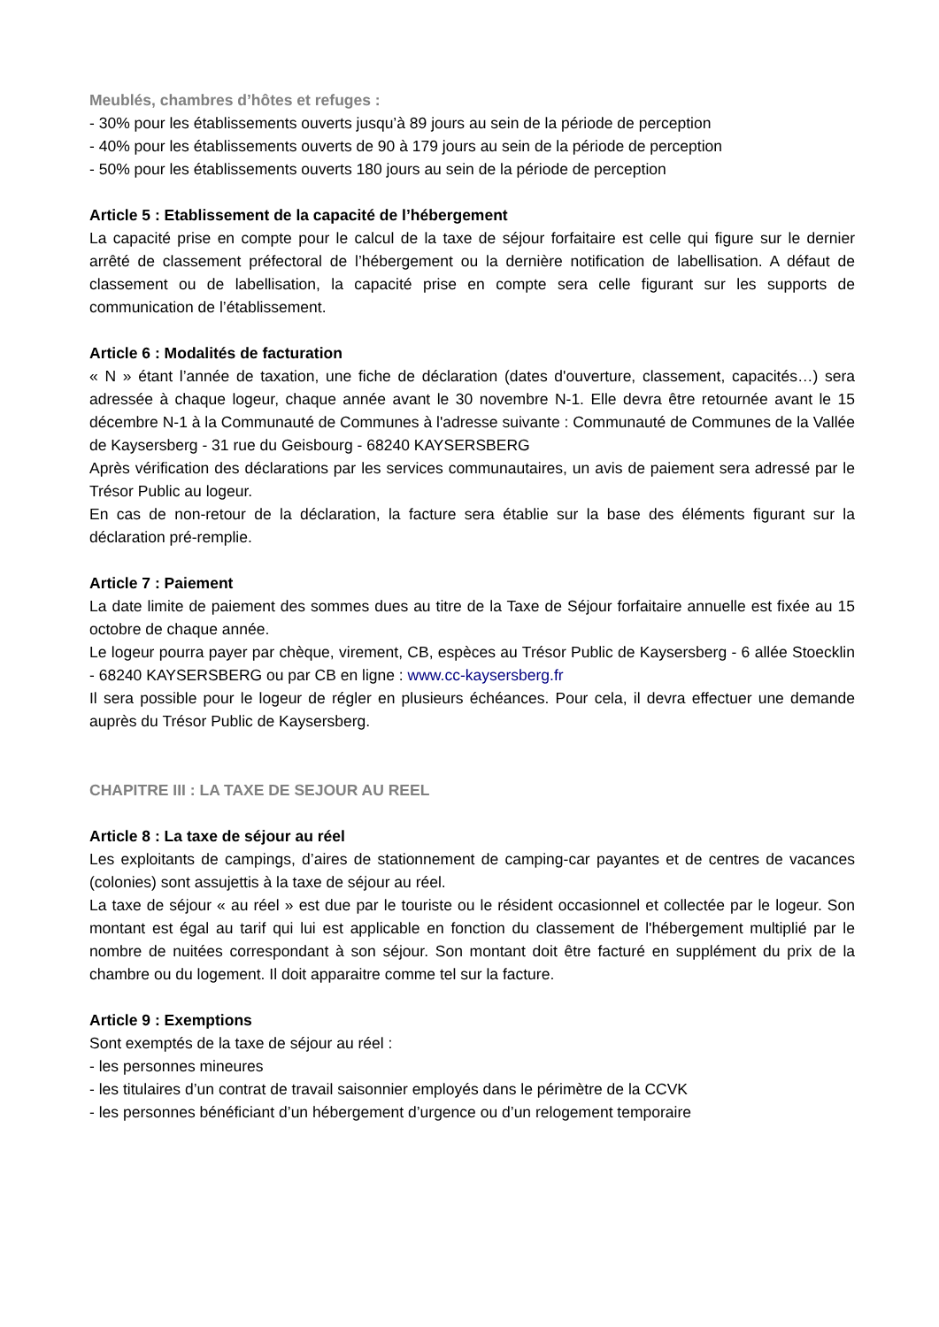Meublés, chambres d’hôtes et refuges :
- 30% pour les établissements ouverts jusqu’à 89 jours au sein de la période de perception
- 40% pour les établissements ouverts de 90 à 179 jours au sein de la période de perception
- 50% pour les établissements ouverts 180 jours au sein de la période de perception
Article 5 : Etablissement de la capacité de l’hébergement
La capacité prise en compte pour le calcul de la taxe de séjour forfaitaire est celle qui figure sur le dernier arrêté de classement préfectoral de l’hébergement ou la dernière notification de labellisation. A défaut de classement ou de labellisation, la capacité prise en compte sera celle figurant sur les supports de communication de l’établissement.
Article 6 : Modalités de facturation
« N » étant l’année de taxation, une fiche de déclaration (dates d'ouverture, classement, capacités…) sera adressée à chaque logeur, chaque année avant le 30 novembre N-1. Elle devra être retournée avant le 15 décembre N-1 à la Communauté de Communes à l'adresse suivante : Communauté de Communes de la Vallée de Kaysersberg - 31 rue du Geisbourg - 68240 KAYSERSBERG
Après vérification des déclarations par les services communautaires, un avis de paiement sera adressé par le Trésor Public au logeur.
En cas de non-retour de la déclaration, la facture sera établie sur la base des éléments figurant sur la déclaration pré-remplie.
Article 7 : Paiement
La date limite de paiement des sommes dues au titre de la Taxe de Séjour forfaitaire annuelle est fixée au 15 octobre de chaque année.
Le logeur pourra payer par chèque, virement, CB, espèces au Trésor Public de Kaysersberg - 6 allée Stoecklin - 68240 KAYSERSBERG ou par CB en ligne : www.cc-kaysersberg.fr
Il sera possible pour le logeur de régler en plusieurs échéances. Pour cela, il devra effectuer une demande auprès du Trésor Public de Kaysersberg.
CHAPITRE III : LA TAXE DE SEJOUR AU REEL
Article 8 : La taxe de séjour au réel
Les exploitants de campings, d’aires de stationnement de camping-car payantes et de centres de vacances (colonies) sont assujettis à la taxe de séjour au réel.
La taxe de séjour « au réel » est due par le touriste ou le résident occasionnel et collectée par le logeur. Son montant est égal au tarif qui lui est applicable en fonction du classement de l'hébergement multiplié par le nombre de nuitées correspondant à son séjour. Son montant doit être facturé en supplément du prix de la chambre ou du logement. Il doit apparaitre comme tel sur la facture.
Article 9 : Exemptions
Sont exemptés de la taxe de séjour au réel :
- les personnes mineures
- les titulaires d’un contrat de travail saisonnier employés dans le périmètre de la CCVK
- les personnes bénéficiant d’un hébergement d’urgence ou d’un relogement temporaire